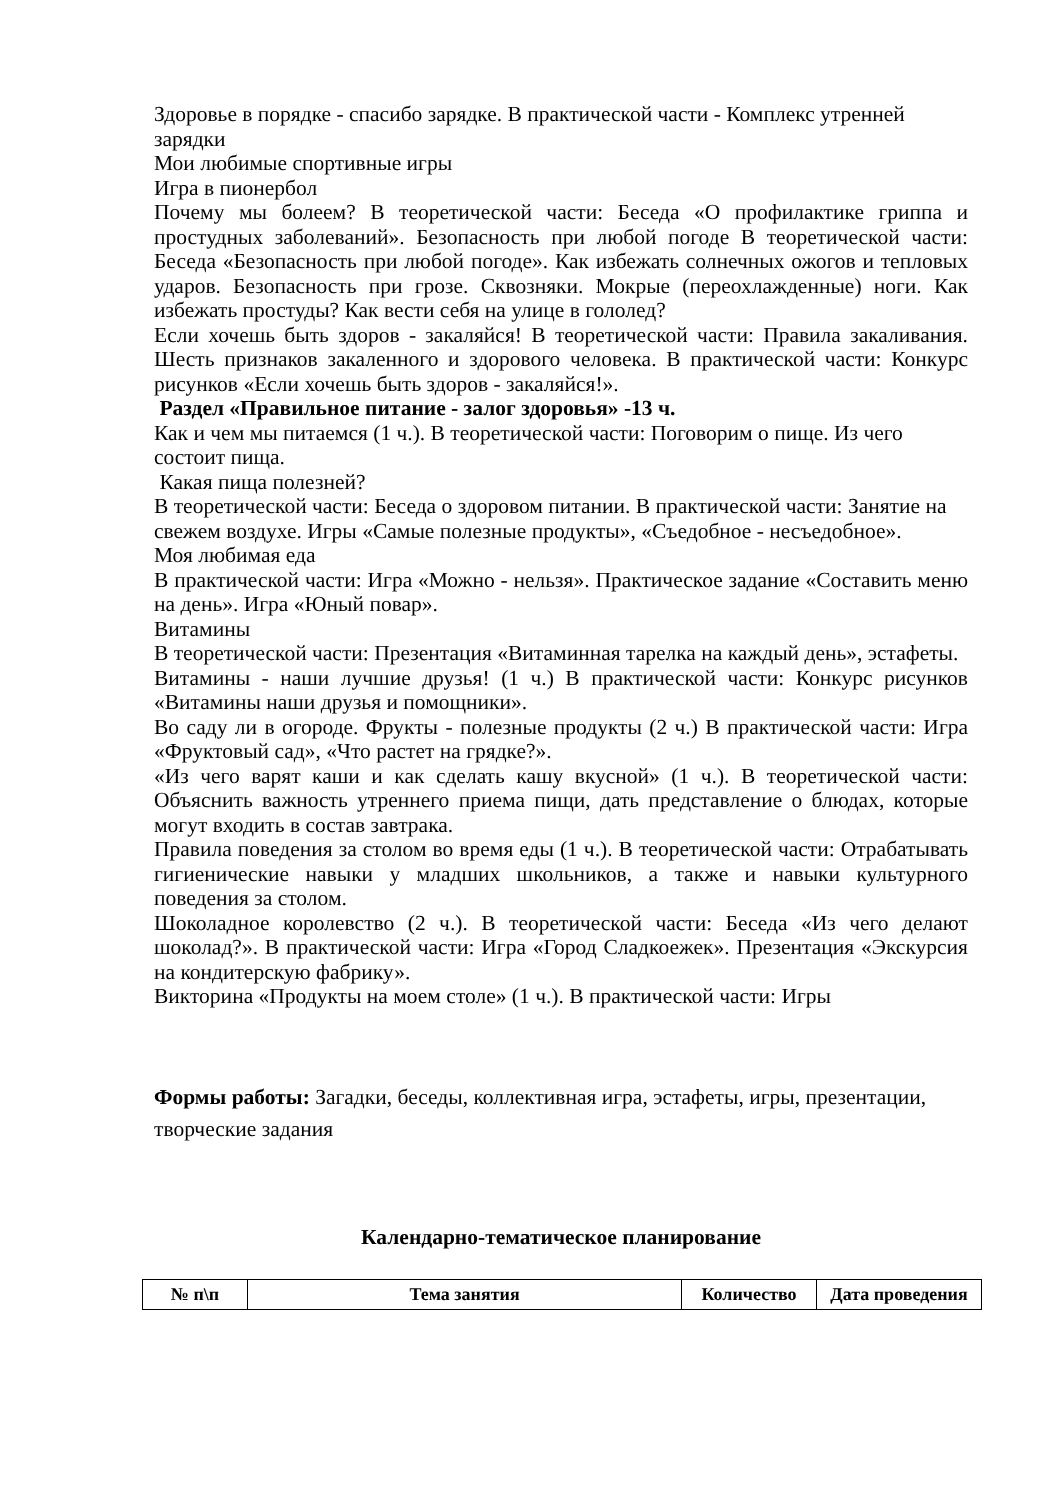Здоровье в порядке - спасибо зарядке. В практической части - Комплекс утренней зарядки
Мои любимые спортивные игры
Игра в пионербол
Почему мы болеем? В теоретической части: Беседа «О профилактике гриппа и простудных заболеваний». Безопасность при любой погоде В теоретической части: Беседа «Безопасность при любой погоде». Как избежать солнечных ожогов и тепловых ударов. Безопасность при грозе. Сквозняки. Мокрые (переохлажденные) ноги. Как избежать простуды? Как вести себя на улице в гололед?
Если хочешь быть здоров - закаляйся! В теоретической части: Правила закаливания. Шесть признаков закаленного и здорового человека. В практической части: Конкурс рисунков «Если хочешь быть здоров - закаляйся!».
Раздел «Правильное питание - залог здоровья» -13 ч.
Как и чем мы питаемся (1 ч.). В теоретической части: Поговорим о пище. Из чего состоит пища.
Какая пища полезней?
В теоретической части: Беседа о здоровом питании. В практической части: Занятие на свежем воздухе. Игры «Самые полезные продукты», «Съедобное - несъедобное».
Моя любимая еда
В практической части: Игра «Можно - нельзя». Практическое задание «Составить меню на день». Игра «Юный повар».
Витамины
В теоретической части: Презентация «Витаминная тарелка на каждый день», эстафеты.
Витамины - наши лучшие друзья! (1 ч.) В практической части: Конкурс рисунков «Витамины наши друзья и помощники».
Во саду ли в огороде. Фрукты - полезные продукты (2 ч.) В практической части: Игра «Фруктовый сад», «Что растет на грядке?».
«Из чего варят каши и как сделать кашу вкусной» (1 ч.). В теоретической части: Объяснить важность утреннего приема пищи, дать представление о блюдах, которые могут входить в состав завтрака.
Правила поведения за столом во время еды (1 ч.). В теоретической части: Отрабатывать гигиенические навыки у младших школьников, а также и навыки культурного поведения за столом.
Шоколадное королевство (2 ч.). В теоретической части: Беседа «Из чего делают шоколад?». В практической части: Игра «Город Сладкоежек». Презентация «Экскурсия на кондитерскую фабрику».
Викторина «Продукты на моем столе» (1 ч.). В практической части: Игры
Формы работы: Загадки, беседы, коллективная игра, эстафеты, игры, презентации, творческие задания
Календарно-тематическое планирование
| № п\п | Тема занятия | Количество | Дата проведения |
| --- | --- | --- | --- |